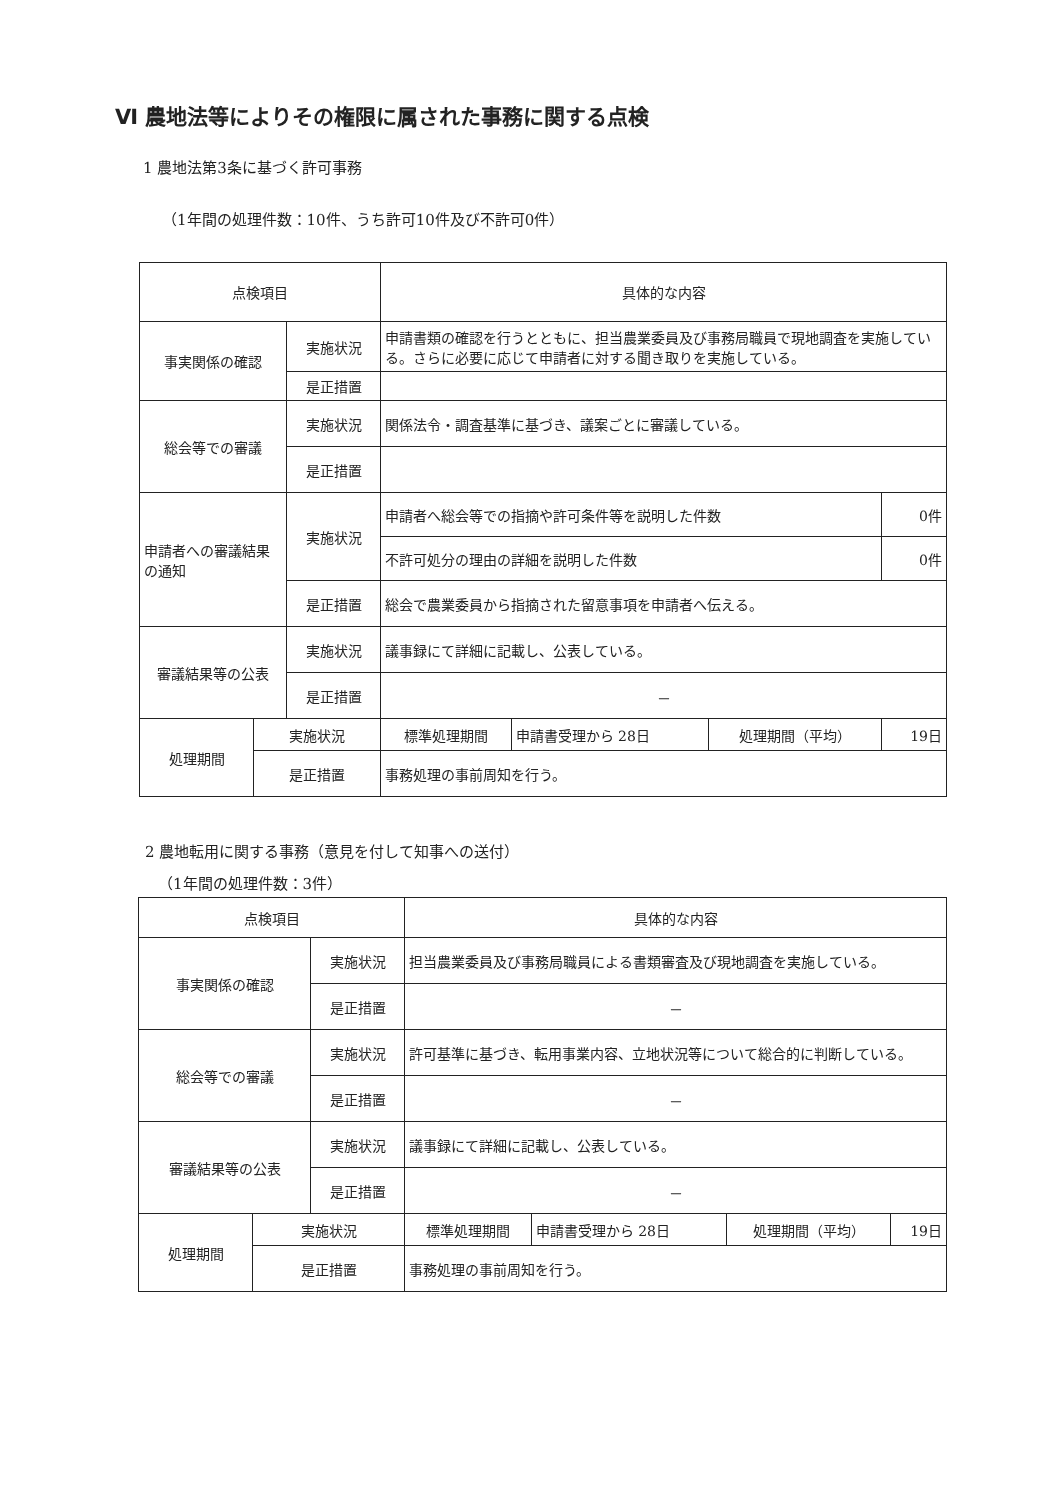Ⅵ 農地法等によりその権限に属された事務に関する点検
1 農地法第3条に基づく許可事務
（1年間の処理件数：10件、うち許可10件及び不許可0件）
| 点検項目 | | | 具体的な内容 | | | |
| 事実関係の確認 | | 実施状況 | 申請書類の確認を行うとともに、担当農業委員及び事務局職員で現地調査を実施している。さらに必要に応じて申請者に対する聞き取りを実施している。 | | | |
| | | 是正措置 | | | | |
| 総会等での審議 | | 実施状況 | 関係法令・調査基準に基づき、議案ごとに審議している。 | | | |
| | | 是正措置 | | | | |
| 申請者への審議結果の通知 | | 実施状況 | 申請者へ総会等での指摘や許可条件等を説明した件数 | | | 0件 |
| | | | 不許可処分の理由の詳細を説明した件数 | | | 0件 |
| | | 是正措置 | 総会で農業委員から指摘された留意事項を申請者へ伝える。 | | | |
| 審議結果等の公表 | | 実施状況 | 議事録にて詳細に記載し、公表している。 | | | |
| | | 是正措置 | － | | | |
| 処理期間 | 実施状況 | | 標準処理期間 | 申請書受理から 28日 | 処理期間（平均） | 19日 |
| | 是正措置 | | 事務処理の事前周知を行う。 | | | |
2 農地転用に関する事務（意見を付して知事への送付）
（1年間の処理件数：3件）
| 点検項目 | | | 具体的な内容 | | | |
| 事実関係の確認 | | 実施状況 | 担当農業委員及び事務局職員による書類審査及び現地調査を実施している。 | | | |
| | | 是正措置 | － | | | |
| 総会等での審議 | | 実施状況 | 許可基準に基づき、転用事業内容、立地状況等について総合的に判断している。 | | | |
| | | 是正措置 | － | | | |
| 審議結果等の公表 | | 実施状況 | 議事録にて詳細に記載し、公表している。 | | | |
| | | 是正措置 | － | | | |
| 処理期間 | 実施状況 | | 標準処理期間 | 申請書受理から 28日 | 処理期間（平均） | 19日 |
| | 是正措置 | | 事務処理の事前周知を行う。 | | | |